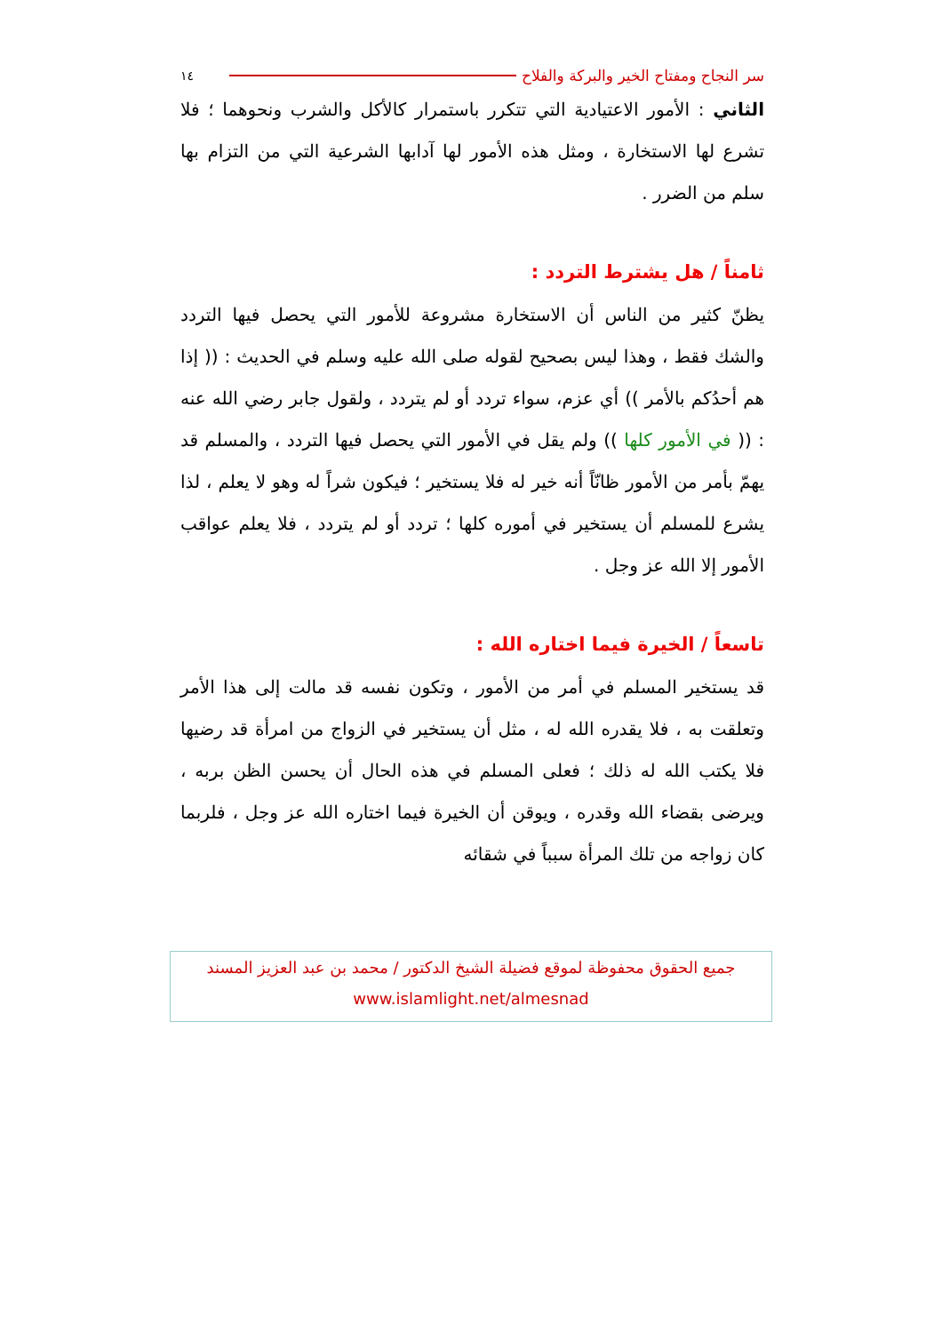سر النجاح ومفتاح الخير والبركة والفلاح ١٤
الثاني : الأمور الاعتيادية التي تتكرر باستمرار كالأكل والشرب ونحوهما ؛ فلا تشرع لها الاستخارة ، ومثل هذه الأمور لها آدابها الشرعية التي من التزام بها سلم من الضرر .
ثامناً / هل يشترط التردد :
يظنّ كثير من الناس أن الاستخارة مشروعة للأمور التي يحصل فيها التردد والشك فقط ، وهذا ليس بصحيح لقوله صلى الله عليه وسلم في الحديث : (( إذا هم أحدُكم بالأمر )) أي عزم، سواء تردد أو لم يتردد ، ولقول جابر رضي الله عنه : (( في الأمور كلها )) ولم يقل في الأمور التي يحصل فيها التردد ، والمسلم قد يهمّ بأمر من الأمور ظانّاً أنه خير له فلا يستخير ؛ فيكون شراً له وهو لا يعلم ، لذا يشرع للمسلم أن يستخير في أموره كلها ؛ تردد أو لم يتردد ، فلا يعلم عواقب الأمور إلا الله عز وجل .
تاسعاً / الخيرة فيما اختاره الله :
قد يستخير المسلم في أمر من الأمور ، وتكون نفسه قد مالت إلى هذا الأمر وتعلقت به ، فلا يقدره الله له ، مثل أن يستخير في الزواج من امرأة قد رضيها فلا يكتب الله له ذلك ؛ فعلى المسلم في هذه الحال أن يحسن الظن بربه ، ويرضى بقضاء الله وقدره ، ويوقن أن الخيرة فيما اختاره الله عز وجل ، فلربما كان زواجه من تلك المرأة سبباً في شقائه
جميع الحقوق محفوظة لموقع فضيلة الشيخ الدكتور / محمد بن عبد العزيز المسند
www.islamlight.net/almesnad